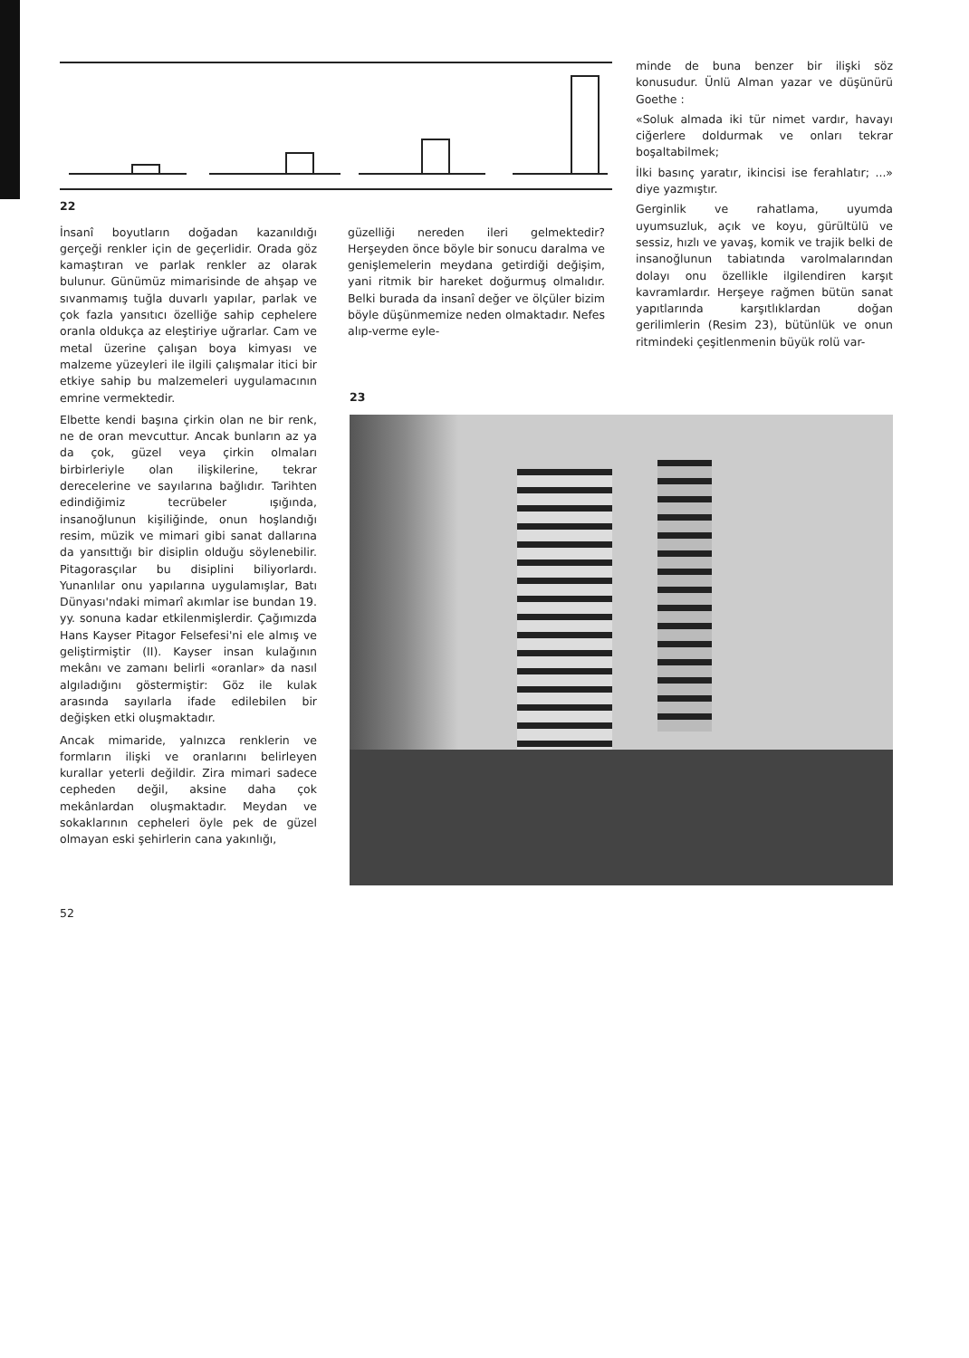22
İnsanî boyutların doğadan kazanıldığı gerçeği renkler için de geçerlidir. Orada göz kamaştıran ve parlak renkler az olarak bulunur. Günümüz mimarisinde de ahşap ve sıvanmamış tuğla duvarlı yapılar, parlak ve çok fazla yansıtıcı özelliğe sahip cephelere oranla oldukça az eleştiriye uğrarlar. Cam ve metal üzerine çalışan boya kimyası ve malzeme yüzeyleri ile ilgili çalışmalar itici bir etkiye sahip bu malzemeleri uygulamacının emrine vermektedir.
Elbette kendi başına çirkin olan ne bir renk, ne de oran mevcuttur. Ancak bunların az ya da çok, güzel veya çirkin olmaları birbirleriyle olan ilişkilerine, tekrar derecelerine ve sayılarına bağlıdır. Tarihten edindiğimiz tecrübeler ışığında, insanoğlunun kişiliğinde, onun hoşlandığı resim, müzik ve mimari gibi sanat dallarına da yansıttığı bir disiplin olduğu söylenebilir. Pitagorasçılar bu disiplini biliyorlardı. Yunanlılar onu yapılarına uygulamışlar, Batı Dünyası'ndaki mimarî akımlar ise bundan 19. yy. sonuna kadar etkilenmişlerdir. Çağımızda Hans Kayser Pitagor Felsefesi'ni ele almış ve geliştirmiştir (II). Kayser insan kulağının mekânı ve zamanı belirli «oranlar» da nasıl algıladığını göstermiştir: Göz ile kulak arasında sayılarla ifade edilebilen bir değişken etki oluşmaktadır.
Ancak mimaride, yalnızca renklerin ve formların ilişki ve oranlarını belirleyen kurallar yeterli değildir. Zira mimari sadece cepheden değil, aksine daha çok mekânlardan oluşmaktadır. Meydan ve sokaklarının cepheleri öyle pek de güzel olmayan eski şehirlerin cana yakınlığı,
güzelliği nereden ileri gelmektedir? Herşeyden önce böyle bir sonucu daralma ve genişlemelerin meydana getirdiği değişim, yani ritmik bir hareket doğurmuş olmalıdır. Belki burada da insanî değer ve ölçüler bizim böyle düşünmemize neden olmaktadır. Nefes alıp-verme eyle-
minde de buna benzer bir ilişki söz konusudur. Ünlü Alman yazar ve düşünürü Goethe :
«Soluk almada iki tür nimet vardır, havayı ciğerlere doldurmak ve onları tekrar boşaltabilmek;
İlki basınç yaratır, ikincisi ise ferahlatır; ...» diye yazmıştır.
Gerginlik ve rahatlama, uyumda uyumsuzluk, açık ve koyu, gürültülü ve sessiz, hızlı ve yavaş, komik ve trajik belki de insanoğlunun tabiatında varolmalarından dolayı onu özellikle ilgilendiren karşıt kavramlardır. Herşeye rağmen bütün sanat yapıtlarında karşıtlıklardan doğan gerilimlerin (Resim 23), bütünlük ve onun ritmindeki çeşitlenmenin büyük rolü var-
23
52